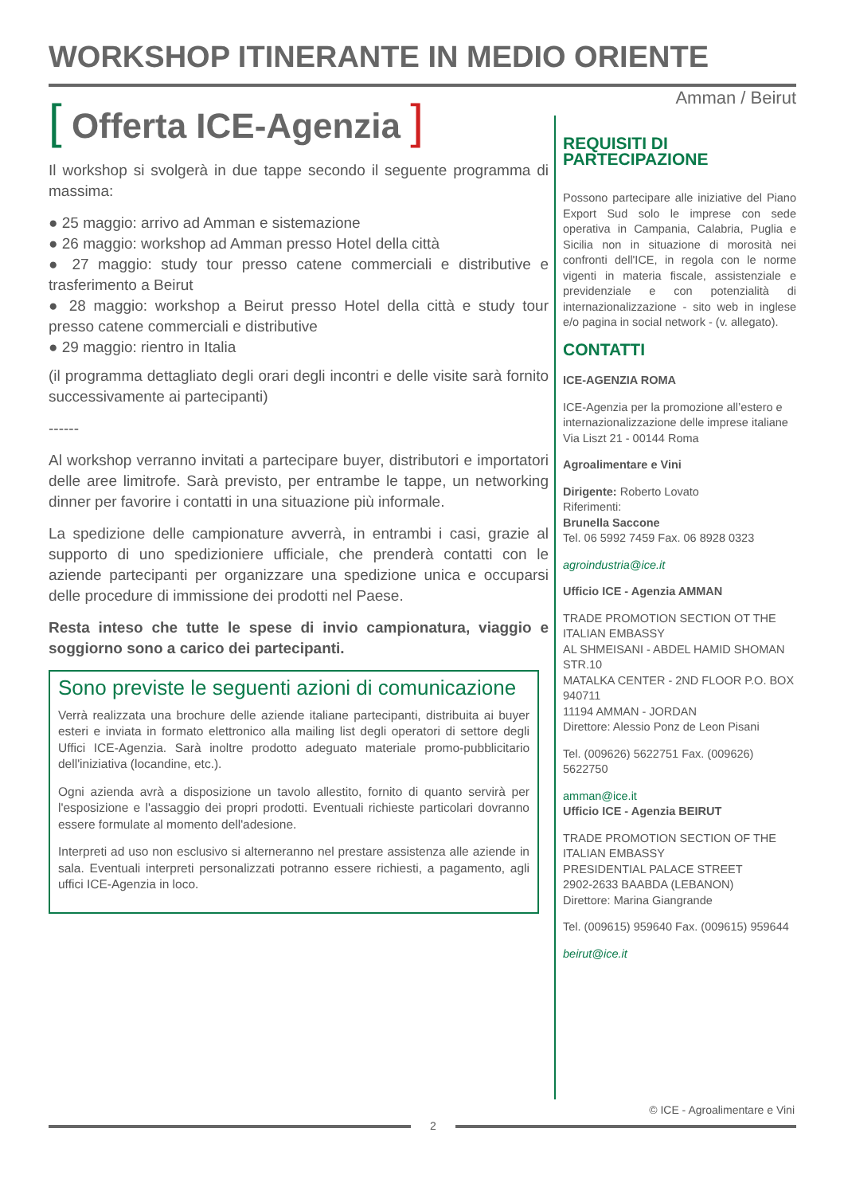WORKSHOP ITINERANTE IN MEDIO ORIENTE
Amman / Beirut
[ Offerta ICE-Agenzia ]
Il workshop si svolgerà in due tappe secondo il seguente programma di massima:
● 25 maggio: arrivo ad Amman e sistemazione
● 26 maggio: workshop ad Amman presso Hotel della città
● 27 maggio: study tour presso catene commerciali e distributive e trasferimento a Beirut
● 28 maggio: workshop a Beirut presso Hotel della città e study tour presso catene commerciali e distributive
● 29 maggio: rientro in Italia
(il programma dettagliato degli orari degli incontri e delle visite sarà fornito successivamente ai partecipanti)
------
Al workshop verranno invitati a partecipare buyer, distributori e importatori delle aree limitrofe. Sarà previsto, per entrambe le tappe, un networking dinner per favorire i contatti in una situazione più informale.
La spedizione delle campionature avverrà, in entrambi i casi, grazie al supporto di uno spedizioniere ufficiale, che prenderà contatti con le aziende partecipanti per organizzare una spedizione unica e occuparsi delle procedure di immissione dei prodotti nel Paese.
Resta inteso che tutte le spese di invio campionatura, viaggio e soggiorno sono a carico dei partecipanti.
Sono previste le seguenti azioni di comunicazione
Verrà realizzata una brochure delle aziende italiane partecipanti, distribuita ai buyer esteri e inviata in formato elettronico alla mailing list degli operatori di settore degli Uffici ICE-Agenzia. Sarà inoltre prodotto adeguato materiale promo-pubblicitario dell'iniziativa (locandine, etc.).
Ogni azienda avrà a disposizione un tavolo allestito, fornito di quanto servirà per l'esposizione e l'assaggio dei propri prodotti. Eventuali richieste particolari dovranno essere formulate al momento dell'adesione.
Interpreti ad uso non esclusivo si alterneranno nel prestare assistenza alle aziende in sala. Eventuali interpreti personalizzati potranno essere richiesti, a pagamento, agli uffici ICE-Agenzia in loco.
REQUISITI DI PARTECIPAZIONE
Possono partecipare alle iniziative del Piano Export Sud solo le imprese con sede operativa in Campania, Calabria, Puglia e Sicilia non in situazione di morosità nei confronti dell'ICE, in regola con le norme vigenti in materia fiscale, assistenziale e previdenziale e con potenzialità di internazionalizzazione - sito web in inglese e/o pagina in social network - (v. allegato).
CONTATTI
ICE-AGENZIA ROMA
ICE-Agenzia per la promozione all’estero e internazionalizzazione delle imprese italiane
Via Liszt 21 - 00144 Roma
Agroalimentare e Vini
Dirigente: Roberto Lovato
Riferimenti:
Brunella Saccone
Tel. 06 5992 7459 Fax. 06 8928 0323
agroindustria@ice.it
Ufficio ICE - Agenzia AMMAN
TRADE PROMOTION SECTION OT THE ITALIAN EMBASSY
AL SHMEISANI - ABDEL HAMID SHOMAN STR.10
MATALKA CENTER - 2ND FLOOR P.O. BOX 940711
11194 AMMAN - JORDAN
Direttore: Alessio Ponz de Leon Pisani
Tel. (009626) 5622751 Fax. (009626) 5622750
amman@ice.it
Ufficio ICE - Agenzia BEIRUT
TRADE PROMOTION SECTION OF THE ITALIAN EMBASSY
PRESIDENTIAL PALACE STREET
2902-2633 BAABDA (LEBANON)
Direttore: Marina Giangrande
Tel. (009615) 959640 Fax. (009615) 959644
beirut@ice.it
© ICE - Agroalimentare e Vini
2